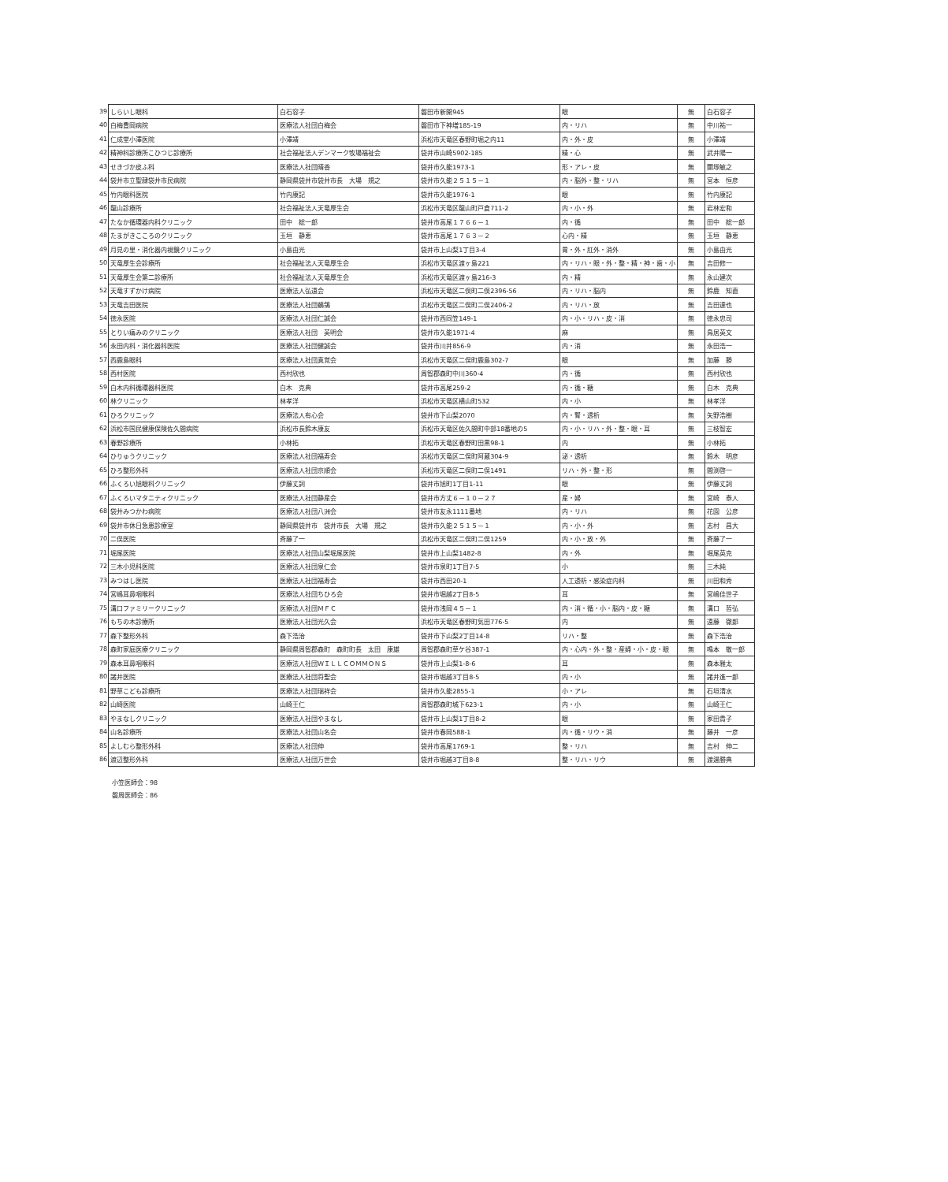| 39 | しらいし眼科 | 白石容子 | 磐田市新開945 | 眼 | 無 | 白石容子 |
| 40 | 白梅豊岡病院 | 医療法人社団白梅会 | 磐田市下神増185-19 | 内・リハ | 無 | 中川祐一 |
| 41 | 仁成堂小澤医院 | 小澤靖 | 浜松市天竜区春野町堀之内11 | 内・外・皮 | 無 | 小澤靖 |
| 42 | 精神科診療所こひつじ診療所 | 社会福祉法人デンマーク牧場福祉会 | 袋井市山崎5902-185 | 精・心 | 無 | 武井陽一 |
| 43 | せきづか皮ふ科 | 医療法人社団晴香 | 袋井市久能1973-1 | 形・アレ・皮 | 無 | 關塚敏之 |
| 44 | 袋井市立聖隷袋井市民病院 | 静岡県袋井市袋井市長 大場 規之 | 袋井市久能２５１５－１ | 内・脳外・整・リハ | 無 | 宮本 恒彦 |
| 45 | 竹内眼科医院 | 竹内康記 | 袋井市久能1976-1 | 眼 | 無 | 竹内康記 |
| 46 | 龍山診療所 | 社会福祉法人天竜厚生会 | 浜松市天竜区龍山町戸倉711-2 | 内・小・外 | 無 | 岩林宏和 |
| 47 | たなか循環器内科クリニック | 田中 総一郎 | 袋井市高尾１７６６－１ | 内・循 | 無 | 田中 総一郎 |
| 48 | たまがきこころのクリニック | 玉垣 静恵 | 袋井市高尾１７６３－２ | 心内・精 | 無 | 玉垣 静恵 |
| 49 | 月見の里・消化器内視鏡クリニック | 小島由光 | 袋井市上山梨1丁目3-4 | 胃・外・肛外・消外 | 無 | 小島由光 |
| 50 | 天竜厚生会診療所 | 社会福祉法人天竜厚生会 | 浜松市天竜区渡ヶ島221 | 内・リハ・眼・外・整・精・神・歯・小 | 無 | 吉田修一 |
| 51 | 天竜厚生会第二診療所 | 社会福祉法人天竜厚生会 | 浜松市天竜区渡ヶ島216-3 | 内・精 | 無 | 永山建次 |
| 52 | 天竜すずかけ病院 | 医療法人弘遠会 | 浜松市天竜区二俣町二俣2396-56 | 内・リハ・脳内 | 無 | 鈴鹿 知直 |
| 53 | 天竜吉田医院 | 医療法人社団鶺鴒 | 浜松市天竜区二俣町二俣2406-2 | 内・リハ・放 | 無 | 吉田達也 |
| 54 | 徳永医院 | 医療法人社団仁誠会 | 袋井市西同笠149-1 | 内・小・リハ・皮・消 | 無 | 徳永忠司 |
| 55 | とりい痛みのクリニック | 医療法人社団 英明会 | 袋井市久能1971-4 | 麻 | 無 | 鳥居英文 |
| 56 | 永田内科・消化器科医院 | 医療法人社団健誠会 | 袋井市川井856-9 | 内・消 | 無 | 永田浩一 |
| 57 | 西鹿島眼科 | 医療法人社団真覚会 | 浜松市天竜区二俣町鹿島302-7 | 眼 | 無 | 加藤 勝 |
| 58 | 西村医院 | 西村欣也 | 周智郡森町中川360-4 | 内・循 | 無 | 西村欣也 |
| 59 | 白木内科循環器科医院 | 白木 克典 | 袋井市高尾259-2 | 内・循・糖 | 無 | 白木 克典 |
| 60 | 林クリニック | 林孝洋 | 浜松市天竜区横山町532 | 内・小 | 無 | 林孝洋 |
| 61 | ひろクリニック | 医療法人有心会 | 袋井市下山梨2070 | 内・腎・透析 | 無 | 矢野浩樹 |
| 62 | 浜松市国民健康保険佐久間病院 | 浜松市長鈴木康友 | 浜松市天竜区佐久間町中部18番地の5 | 内・小・リハ・外・整・眼・耳 | 無 | 三枝智宏 |
| 63 | 春野診療所 | 小林拓 | 浜松市天竜区春野町田黒98-1 | 内 | 無 | 小林拓 |
| 64 | ひりゅうクリニック | 医療法人社団福寿会 | 浜松市天竜区二俣町阿蔵304-9 | 泌・透析 | 無 | 鈴木 明彦 |
| 65 | ひろ整形外科 | 医療法人社団京順会 | 浜松市天竜区二俣町二俣1491 | リハ・外・整・形 | 無 | 間渕啓一 |
| 66 | ふくろい旭眼科クリニック | 伊藤丈詞 | 袋井市旭町1丁目1-11 | 眼 | 無 | 伊藤丈詞 |
| 67 | ふくろいマタニティクリニック | 医療法人社団静産会 | 袋井市方丈６－１０－２７ | 産・婦 | 無 | 宮崎 泰人 |
| 68 | 袋井みつかわ病院 | 医療法人社団八洲会 | 袋井市友永1111番地 | 内・リハ | 無 | 花園 公彦 |
| 69 | 袋井市休日急患診療室 | 静岡県袋井市 袋井市長 大場 規之 | 袋井市久能２５１５－１ | 内・小・外 | 無 | 志村 昌大 |
| 70 | 二俣医院 | 斉藤了一 | 浜松市天竜区二俣町二俣1259 | 内・小・放・外 | 無 | 斉藤了一 |
| 71 | 堀尾医院 | 医療法人社団山梨堀尾医院 | 袋井市上山梨1482-8 | 内・外 | 無 | 堀尾英克 |
| 72 | 三木小児科医院 | 医療法人社団泉仁会 | 袋井市泉町1丁目7-5 | 小 | 無 | 三木純 |
| 73 | みつはし医院 | 医療法人社団福寿会 | 袋井市西田20-1 | 人工透析・感染症内科 | 無 | 川田和秀 |
| 74 | 宮嶋耳鼻咽喉科 | 医療法人社団ちひろ会 | 袋井市堀越2丁目8-5 | 耳 | 無 | 宮嶋佳世子 |
| 75 | 溝口ファミリークリニック | 医療法人社団ＭＦＣ | 袋井市浅岡４５－１ | 内・消・循・小・脳内・皮・糖 | 無 | 溝口 哲弘 |
| 76 | もちの木診療所 | 医療法人社団光久会 | 浜松市天竜区春野町気田776-5 | 内 | 無 | 遠藤 徹郎 |
| 77 | 森下整形外科 | 森下浩治 | 袋井市下山梨2丁目14-8 | リハ・整 | 無 | 森下浩治 |
| 78 | 森町家庭医療クリニック | 静岡県周智郡森町 森町町長 太田 康雄 | 周智郡森町草ケ谷387-1 | 内・心内・外・整・産婦・小・皮・眼 | 無 | 鳴本 敬一郎 |
| 79 | 森本耳鼻咽喉科 | 医療法人社団ＷＩＬＬＣＯＭＭＯＮＳ | 袋井市上山梨1-8-6 | 耳 | 無 | 森本雅太 |
| 80 | 諸井医院 | 医療法人社団将聖会 | 袋井市堀越3丁目8-5 | 内・小 | 無 | 諸井進一郎 |
| 81 | 野草こども診療所 | 医療法人社団瑞祥会 | 袋井市久能2855-1 | 小・アレ | 無 | 石垣清水 |
| 82 | 山崎医院 | 山崎王仁 | 周智郡森町城下623-1 | 内・小 | 無 | 山崎王仁 |
| 83 | やまなしクリニック | 医療法人社団やまなし | 袋井市上山梨1丁目8-2 | 眼 | 無 | 家田貴子 |
| 84 | 山名診療所 | 医療法人社団山名会 | 袋井市春岡588-1 | 内・循・リウ・消 | 無 | 藤井 一彦 |
| 85 | よしむら整形外科 | 医療法人社団伸 | 袋井市高尾1769-1 | 整・リハ | 無 | 吉村 伸二 |
| 86 | 渡辺整形外科 | 医療法人社団万世会 | 袋井市堀越3丁目8-8 | 整・リハ・リウ | 無 | 渡邊勝典 |
小笠医師会：98
磐周医師会：86